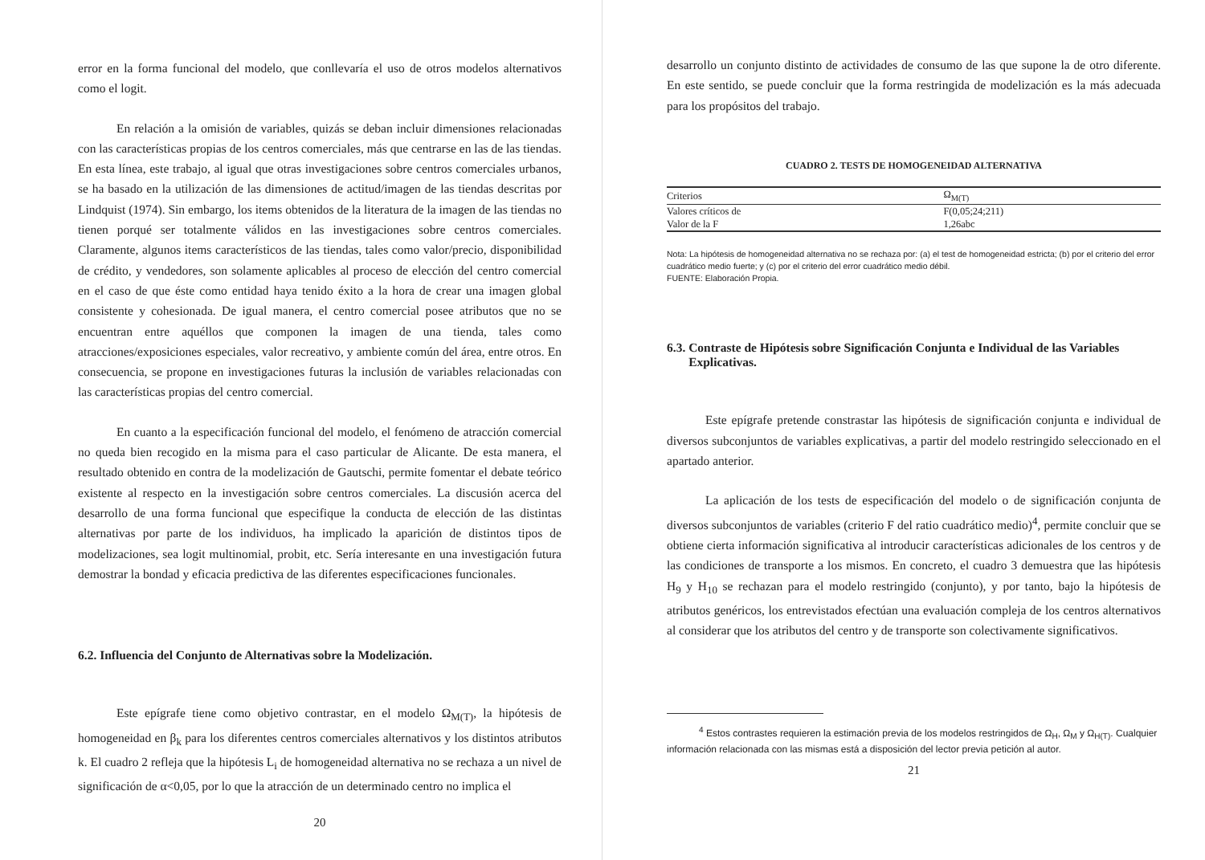error en la forma funcional del modelo, que conllevaría el uso de otros modelos alternativos como el logit.
En relación a la omisión de variables, quizás se deban incluir dimensiones relacionadas con las características propias de los centros comerciales, más que centrarse en las de las tiendas. En esta línea, este trabajo, al igual que otras investigaciones sobre centros comerciales urbanos, se ha basado en la utilización de las dimensiones de actitud/imagen de las tiendas descritas por Lindquist (1974). Sin embargo, los items obtenidos de la literatura de la imagen de las tiendas no tienen porqué ser totalmente válidos en las investigaciones sobre centros comerciales. Claramente, algunos items característicos de las tiendas, tales como valor/precio, disponibilidad de crédito, y vendedores, son solamente aplicables al proceso de elección del centro comercial en el caso de que éste como entidad haya tenido éxito a la hora de crear una imagen global consistente y cohesionada. De igual manera, el centro comercial posee atributos que no se encuentran entre aquéllos que componen la imagen de una tienda, tales como atracciones/exposiciones especiales, valor recreativo, y ambiente común del área, entre otros. En consecuencia, se propone en investigaciones futuras la inclusión de variables relacionadas con las características propias del centro comercial.
En cuanto a la especificación funcional del modelo, el fenómeno de atracción comercial no queda bien recogido en la misma para el caso particular de Alicante. De esta manera, el resultado obtenido en contra de la modelización de Gautschi, permite fomentar el debate teórico existente al respecto en la investigación sobre centros comerciales. La discusión acerca del desarrollo de una forma funcional que especifique la conducta de elección de las distintas alternativas por parte de los individuos, ha implicado la aparición de distintos tipos de modelizaciones, sea logit multinomial, probit, etc. Sería interesante en una investigación futura demostrar la bondad y eficacia predictiva de las diferentes especificaciones funcionales.
6.2. Influencia del Conjunto de Alternativas sobre la Modelización.
Este epígrafe tiene como objetivo contrastar, en el modelo Ω<sub>M(T)</sub>, la hipótesis de homogeneidad en β<sub>k</sub> para los diferentes centros comerciales alternativos y los distintos atributos k. El cuadro 2 refleja que la hipótesis L<sub>i</sub> de homogeneidad alternativa no se rechaza a un nivel de significación de α<0,05, por lo que la atracción de un determinado centro no implica el
20
desarrollo un conjunto distinto de actividades de consumo de las que supone la de otro diferente. En este sentido, se puede concluir que la forma restringida de modelización es la más adecuada para los propósitos del trabajo.
CUADRO 2. TESTS DE HOMOGENEIDAD ALTERNATIVA
| Criterios | Ω<sub>M(T)</sub> |
| --- | --- |
| Valores críticos de | F(0,05;24;211) |
| Valor de la F | 1,26abc |
Nota: La hipótesis de homogeneidad alternativa no se rechaza por: (a) el test de homogeneidad estricta; (b) por el criterio del error cuadrático medio fuerte; y (c) por el criterio del error cuadrático medio débil.
FUENTE: Elaboración Propia.
6.3. Contraste de Hipótesis sobre Significación Conjunta e Individual de las Variables
Explicativas.
Este epígrafe pretende constrastar las hipótesis de significación conjunta e individual de diversos subconjuntos de variables explicativas, a partir del modelo restringido seleccionado en el apartado anterior.
La aplicación de los tests de especificación del modelo o de significación conjunta de diversos subconjuntos de variables (criterio F del ratio cuadrático medio)<sup>4</sup>, permite concluir que se obtiene cierta información significativa al introducir características adicionales de los centros y de las condiciones de transporte a los mismos. En concreto, el cuadro 3 demuestra que las hipótesis H<sub>9</sub> y H<sub>10</sub> se rechazan para el modelo restringido (conjunto), y por tanto, bajo la hipótesis de atributos genéricos, los entrevistados efectúan una evaluación compleja de los centros alternativos al considerar que los atributos del centro y de transporte son colectivamente significativos.
<sup>4</sup> Estos contrastes requieren la estimación previa de los modelos restringidos de Ω<sub>H</sub>, Ω<sub>M</sub> y Ω<sub>H(T)</sub>. Cualquier información relacionada con las mismas está a disposición del lector previa petición al autor.
21